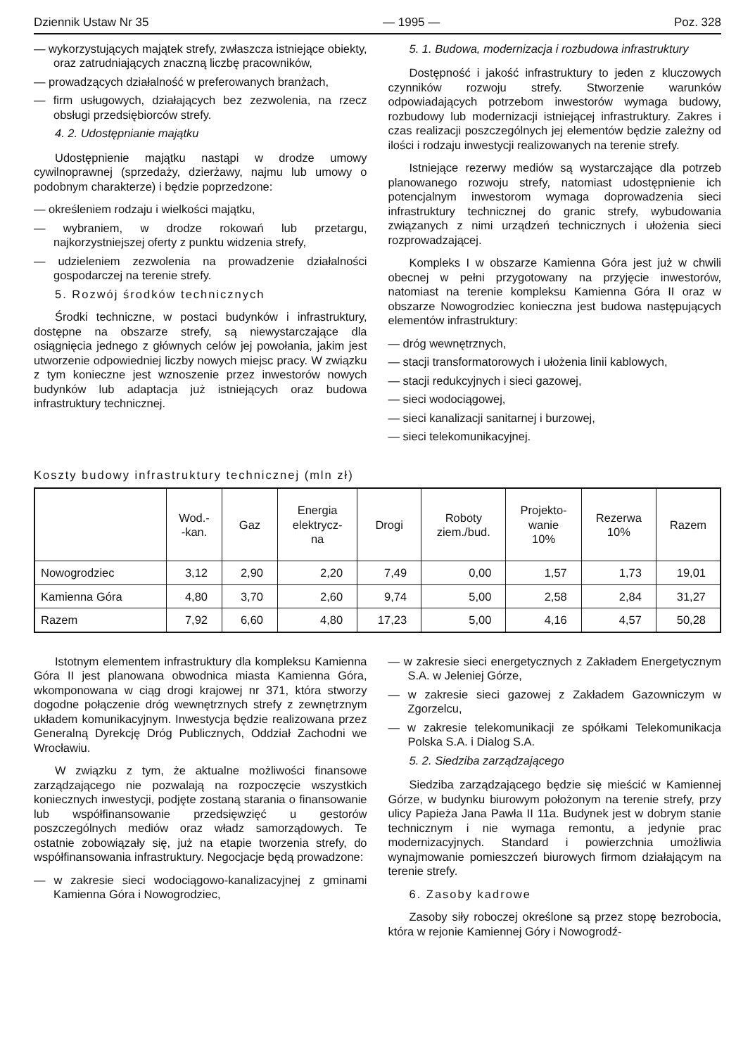Dziennik Ustaw Nr 35 — 1995 — Poz. 328
— wykorzystujących majątek strefy, zwłaszcza istniejące obiekty, oraz zatrudniających znaczną liczbę pracowników,
— prowadzących działalność w preferowanych branżach,
— firm usługowych, działających bez zezwolenia, na rzecz obsługi przedsiębiorców strefy.
4. 2. Udostępnianie majątku
Udostępnienie majątku nastąpi w drodze umowy cywilnoprawnej (sprzedaży, dzierżawy, najmu lub umowy o podobnym charakterze) i będzie poprzedzone:
— określeniem rodzaju i wielkości majątku,
— wybraniem, w drodze rokowań lub przetargu, najkorzystniejszej oferty z punktu widzenia strefy,
— udzieleniem zezwolenia na prowadzenie działalności gospodarczej na terenie strefy.
5. Rozwój środków technicznych
Środki techniczne, w postaci budynków i infrastruktury, dostępne na obszarze strefy, są niewystarczające dla osiągnięcia jednego z głównych celów jej powołania, jakim jest utworzenie odpowiedniej liczby nowych miejsc pracy. W związku z tym konieczne jest wznoszenie przez inwestorów nowych budynków lub adaptacja już istniejących oraz budowa infrastruktury technicznej.
5. 1. Budowa, modernizacja i rozbudowa infrastruktury
Dostępność i jakość infrastruktury to jeden z kluczowych czynników rozwoju strefy. Stworzenie warunków odpowiadających potrzebom inwestorów wymaga budowy, rozbudowy lub modernizacji istniejącej infrastruktury. Zakres i czas realizacji poszczególnych jej elementów będzie zależny od ilości i rodzaju inwestycji realizowanych na terenie strefy.
Istniejące rezerwy mediów są wystarczające dla potrzeb planowanego rozwoju strefy, natomiast udostępnienie ich potencjalnym inwestorom wymaga doprowadzenia sieci infrastruktury technicznej do granic strefy, wybudowania związanych z nimi urządzeń technicznych i ułożenia sieci rozprowadzającej.
Kompleks I w obszarze Kamienna Góra jest już w chwili obecnej w pełni przygotowany na przyjęcie inwestorów, natomiast na terenie kompleksu Kamienna Góra II oraz w obszarze Nowogrodziec konieczna jest budowa następujących elementów infrastruktury:
— dróg wewnętrznych,
— stacji transformatorowych i ułożenia linii kablowych,
— stacji redukcyjnych i sieci gazowej,
— sieci wodociągowej,
— sieci kanalizacji sanitarnej i burzowej,
— sieci telekomunikacyjnej.
Koszty budowy infrastruktury technicznej (mln zł)
| | Wod.- -kan. | Gaz | Energia elektrycz- na | Drogi | Roboty ziem./bud. | Projekto- wanie 10% | Rezerwa 10% | Razem |
| --- | --- | --- | --- | --- | --- | --- | --- | --- |
| Nowogrodziec | 3,12 | 2,90 | 2,20 | 7,49 | 0,00 | 1,57 | 1,73 | 19,01 |
| Kamienna Góra | 4,80 | 3,70 | 2,60 | 9,74 | 5,00 | 2,58 | 2,84 | 31,27 |
| Razem | 7,92 | 6,60 | 4,80 | 17,23 | 5,00 | 4,16 | 4,57 | 50,28 |
Istotnym elementem infrastruktury dla kompleksu Kamienna Góra II jest planowana obwodnica miasta Kamienna Góra, wkomponowana w ciąg drogi krajowej nr 371, która stworzy dogodne połączenie dróg wewnętrznych strefy z zewnętrznym układem komunikacyjnym. Inwestycja będzie realizowana przez Generalną Dyrekcję Dróg Publicznych, Oddział Zachodni we Wrocławiu.
W związku z tym, że aktualne możliwości finansowe zarządzającego nie pozwalają na rozpoczęcie wszystkich koniecznych inwestycji, podjęte zostaną starania o finansowanie lub współfinansowanie przedsięwzięć u gestorów poszczególnych mediów oraz władz samorządowych. Te ostatnie zobowiązały się, już na etapie tworzenia strefy, do współfinansowania infrastruktury. Negocjacje będą prowadzone:
— w zakresie sieci wodociągowo-kanalizacyjnej z gminami Kamienna Góra i Nowogrodziec,
— w zakresie sieci energetycznych z Zakładem Energetycznym S.A. w Jeleniej Górze,
— w zakresie sieci gazowej z Zakładem Gazowniczym w Zgorzelcu,
— w zakresie telekomunikacji ze spółkami Telekomunikacja Polska S.A. i Dialog S.A.
5. 2. Siedziba zarządzającego
Siedziba zarządzającego będzie się mieścić w Kamiennej Górze, w budynku biurowym położonym na terenie strefy, przy ulicy Papieża Jana Pawła II 11a. Budynek jest w dobrym stanie technicznym i nie wymaga remontu, a jedynie prac modernizacyjnych. Standard i powierzchnia umożliwia wynajmowanie pomieszczeń biurowych firmom działającym na terenie strefy.
6. Zasoby kadrowe
Zasoby siły roboczej określone są przez stopę bezrobocia, która w rejonie Kamiennej Góry i Nowogrodź-